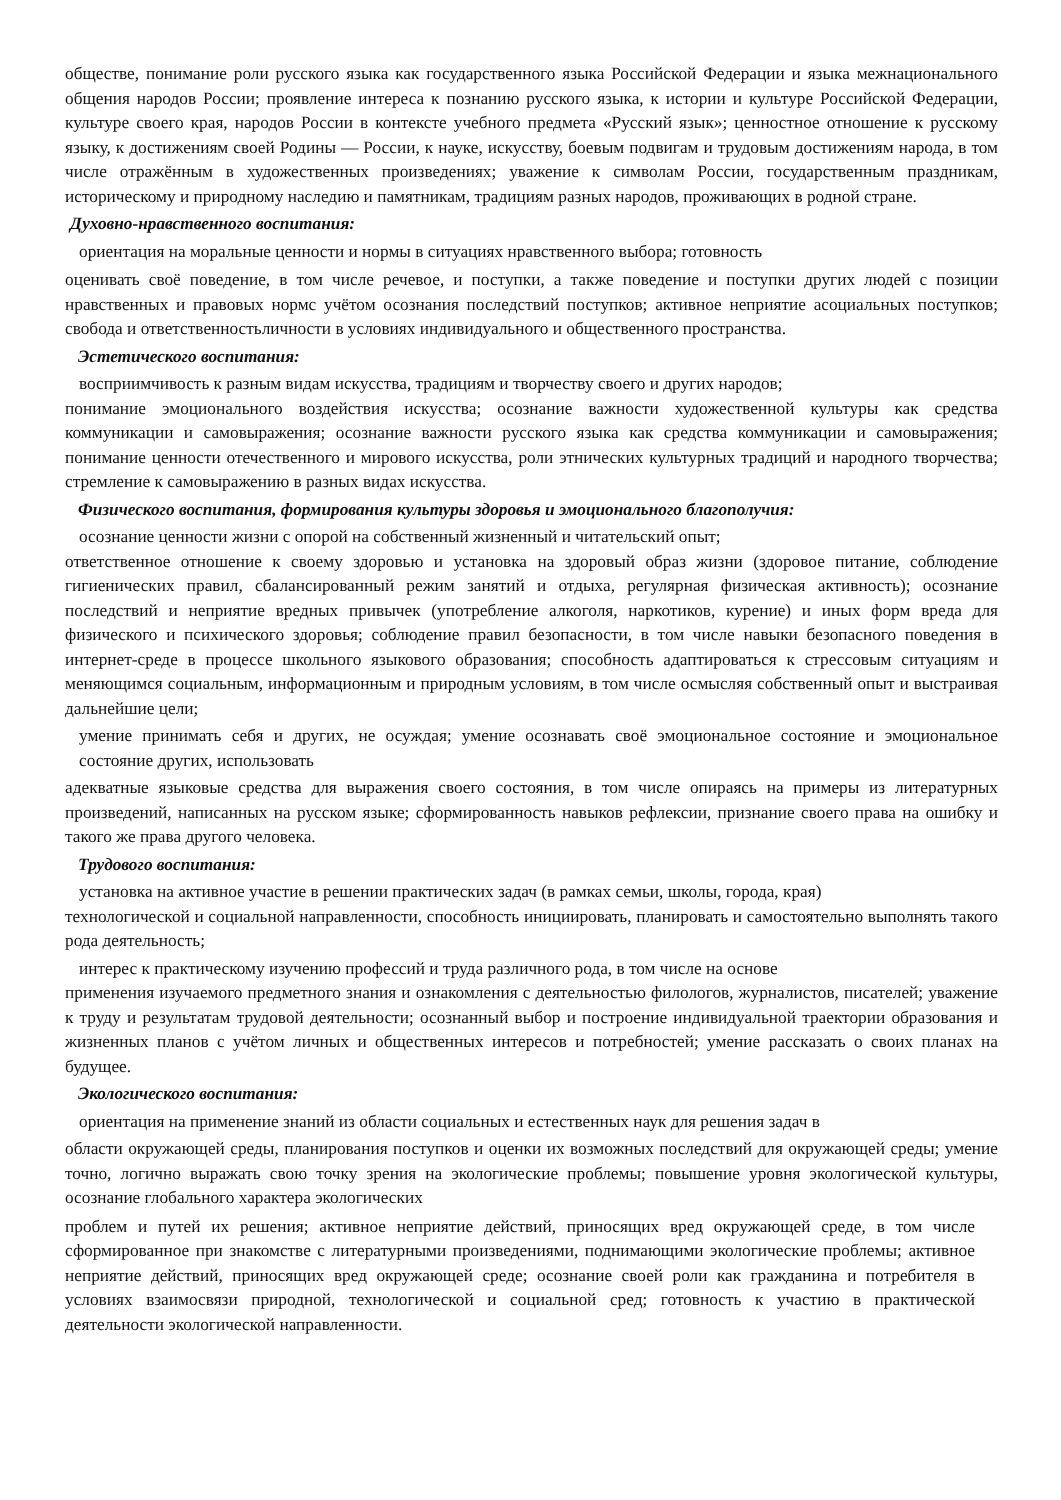обществе, понимание роли русского языка как государственного языка Российской Федерации и языка межнационального общения народов России; проявление интереса к познанию русского языка, к истории и культуре Российской Федерации, культуре своего края, народов России в контексте учебного предмета «Русский язык»; ценностное отношение к русскому языку, к достижениям своей Родины — России, к науке, искусству, боевым подвигам и трудовым достижениям народа, в том числе отражённым в художественных произведениях; уважение к символам России, государственным праздникам, историческому и природному наследию и памятникам, традициям разных народов, проживающих в родной стране.
Духовно-нравственного воспитания:
ориентация на моральные ценности и нормы в ситуациях нравственного выбора; готовность
оценивать своё поведение, в том числе речевое, и поступки, а также поведение и поступки других людей с позиции нравственных и правовых нормс учётом осознания последствий поступков; активное неприятие асоциальных поступков; свобода и ответственностьличности в условиях индивидуального и общественного пространства.
Эстетического воспитания:
восприимчивость к разным видам искусства, традициям и творчеству своего и других народов;
понимание эмоционального воздействия искусства; осознание важности художественной культуры как средства коммуникации и самовыражения; осознание важности русского языка как средства коммуникации и самовыражения; понимание ценности отечественного и мирового искусства, роли этнических культурных традиций и народного творчества; стремление к самовыражению в разных видах искусства.
Физического воспитания, формирования культуры здоровья и эмоционального благополучия:
осознание ценности жизни с опорой на собственный жизненный и читательский опыт;
ответственное отношение к своему здоровью и установка на здоровый образ жизни (здоровое питание, соблюдение гигиенических правил, сбалансированный режим занятий и отдыха, регулярная физическая активность); осознание последствий и неприятие вредных привычек (употребление алкоголя, наркотиков, курение) и иных форм вреда для физического и психического здоровья; соблюдение правил безопасности, в том числе навыки безопасного поведения в интернет-среде в процессе школьного языкового образования; способность адаптироваться к стрессовым ситуациям и меняющимся социальным, информационным и природным условиям, в том числе осмысляя собственный опыт и выстраивая дальнейшие цели;
умение принимать себя и других, не осуждая; умение осознавать своё эмоциональное состояние и эмоциональное состояние других, использовать
адекватные языковые средства для выражения своего состояния, в том числе опираясь на примеры из литературных произведений, написанных на русском языке; сформированность навыков рефлексии, признание своего права на ошибку и такого же права другого человека.
Трудового воспитания:
установка на активное участие в решении практических задач (в рамках семьи, школы, города, края)
технологической и социальной направленности, способность инициировать, планировать и самостоятельно выполнять такого рода деятельность;
интерес к практическому изучению профессий и труда различного рода, в том числе на основе
применения изучаемого предметного знания и ознакомления с деятельностью филологов, журналистов, писателей; уважение к труду и результатам трудовой деятельности; осознанный выбор и построение индивидуальной траектории образования и жизненных планов с учётом личных и общественных интересов и потребностей; умение рассказать о своих планах на будущее.
Экологического воспитания:
ориентация на применение знаний из области социальных и естественных наук для решения задач в
области окружающей среды, планирования поступков и оценки их возможных последствий для окружающей среды; умение точно, логично выражать свою точку зрения на экологические проблемы; повышение уровня экологической культуры, осознание глобального характера экологических
проблем и путей их решения; активное неприятие действий, приносящих вред окружающей среде, в том числе сформированное при знакомстве с литературными произведениями, поднимающими экологические проблемы; активное неприятие действий, приносящих вред окружающей среде; осознание своей роли как гражданина и потребителя в условиях взаимосвязи природной, технологической и социальной сред; готовность к участию в практической деятельности экологической направленности.